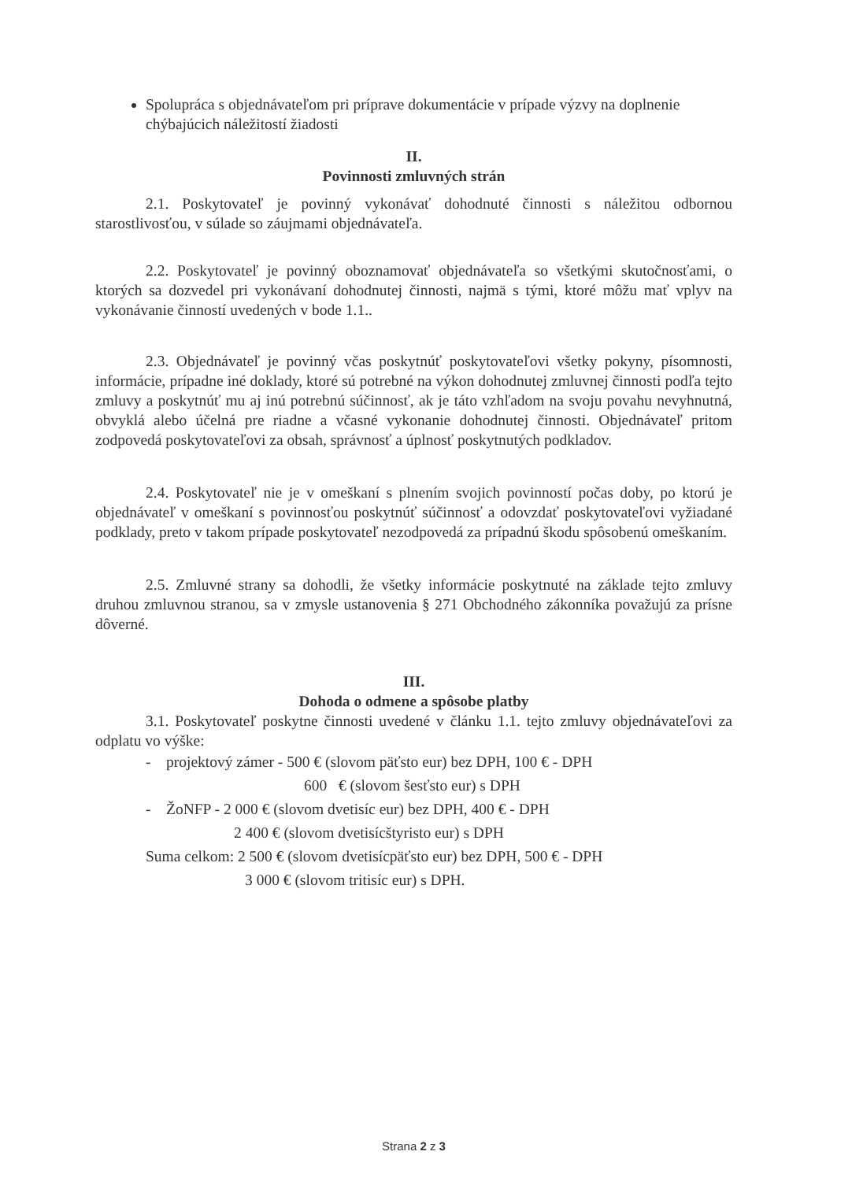Spolupráca s objednávateľom pri príprave dokumentácie v prípade výzvy na doplnenie chýbajúcich náležitostí žiadosti
II.
Povinnosti zmluvných strán
2.1. Poskytovateľ je povinný vykonávať dohodnuté činnosti s náležitou odbornou starostlivosťou, v súlade so záujmami objednávateľa.
2.2. Poskytovateľ je povinný oboznamovať objednávateľa so všetkými skutočnosťami, o ktorých sa dozvedel pri vykonávaní dohodnutej činnosti, najmä s tými, ktoré môžu mať vplyv na vykonávanie činností uvedených v bode 1.1..
2.3. Objednávateľ je povinný včas poskytnúť poskytovateľovi všetky pokyny, písomnosti, informácie, prípadne iné doklady, ktoré sú potrebné na výkon dohodnutej zmluvnej činnosti podľa tejto zmluvy a poskytnúť mu aj inú potrebnú súčinnosť, ak je táto vzhľadom na svoju povahu nevyhnutná, obvyklá alebo účelná pre riadne a včasné vykonanie dohodnutej činnosti. Objednávateľ pritom zodpovedá poskytovateľovi za obsah, správnosť a úplnosť poskytnutých podkladov.
2.4. Poskytovateľ nie je v omeškaní s plnením svojich povinností počas doby, po ktorú je objednávateľ v omeškaní s povinnosťou poskytnúť súčinnosť a odovzdať poskytovateľovi vyžiadané podklady, preto v takom prípade poskytovateľ nezodpovedá za prípadnú škodu spôsobenú omeškaním.
2.5. Zmluvné strany sa dohodli, že všetky informácie poskytnuté na základe tejto zmluvy druhou zmluvnou stranou, sa v zmysle ustanovenia § 271 Obchodného zákonníka považujú za prísne dôverné.
III.
Dohoda o odmene a spôsobe platby
3.1. Poskytovateľ poskytne činnosti uvedené v článku 1.1. tejto zmluvy objednávateľovi za odplatu vo výške:
- projektový zámer - 500 € (slovom päťsto eur) bez DPH, 100 € - DPH
600 € (slovom šesťsto eur) s DPH
- ŽoNFP - 2 000 € (slovom dvetisíc eur) bez DPH, 400 € - DPH
2 400 € (slovom dvetisícštyristo eur) s DPH
Suma celkom: 2 500 € (slovom dvetisícpäťsto eur) bez DPH, 500 € - DPH
3 000 € (slovom tritisíc eur) s DPH.
Strana 2 z 3